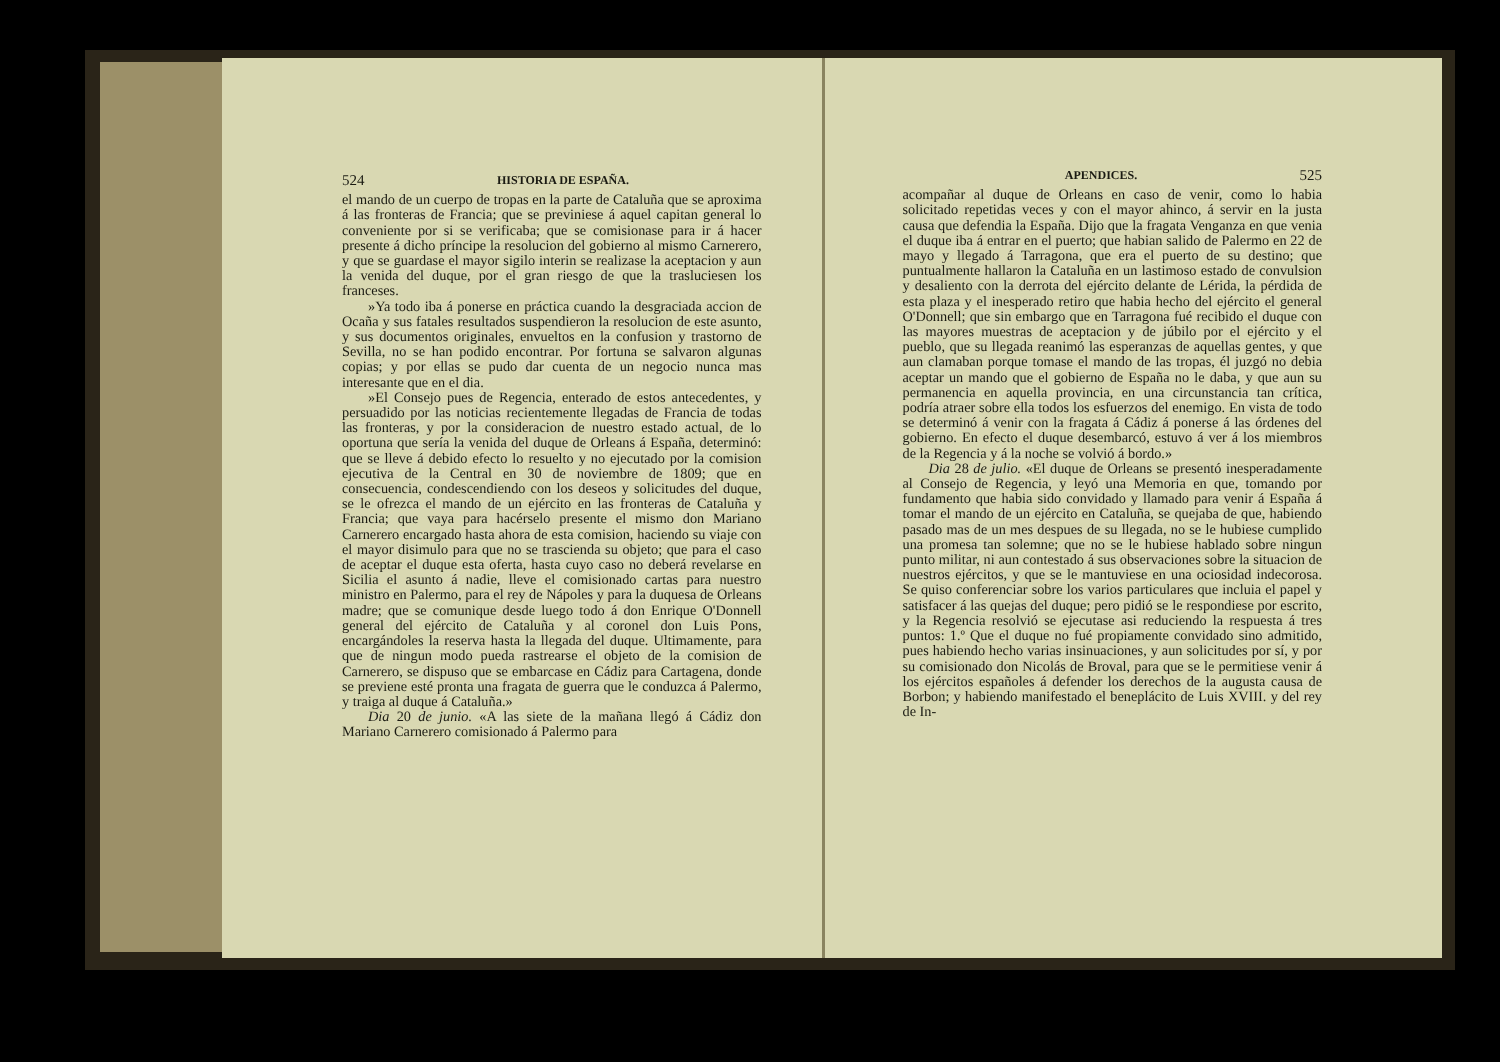524 HISTORIA DE ESPAÑA.
el mando de un cuerpo de tropas en la parte de Cataluña que se aproxima á las fronteras de Francia; que se previniese á aquel capitan general lo conveniente por si se verificaba; que se comisionase para ir á hacer presente á dicho príncipe la resolucion del gobierno al mismo Carnerero, y que se guardase el mayor sigilo interin se realizase la aceptacion y aun la venida del duque, por el gran riesgo de que la trasluciesen los franceses.
»Ya todo iba á ponerse en práctica cuando la desgraciada accion de Ocaña y sus fatales resultados suspendieron la resolucion de este asunto, y sus documentos originales, envueltos en la confusion y trastorno de Sevilla, no se han podido encontrar. Por fortuna se salvaron algunas copias; y por ellas se pudo dar cuenta de un negocio nunca mas interesante que en el dia.
»El Consejo pues de Regencia, enterado de estos antecedentes, y persuadido por las noticias recientemente llegadas de Francia de todas las fronteras, y por la consideracion de nuestro estado actual, de lo oportuna que sería la venida del duque de Orleans á España, determinó: que se lleve á debido efecto lo resuelto y no ejecutado por la comision ejecutiva de la Central en 30 de noviembre de 1809; que en consecuencia, condescendiendo con los deseos y solicitudes del duque, se le ofrezca el mando de un ejército en las fronteras de Cataluña y Francia; que vaya para hacérselo presente el mismo don Mariano Carnerero encargado hasta ahora de esta comision, haciendo su viaje con el mayor disimulo para que no se trascienda su objeto; que para el caso de aceptar el duque esta oferta, hasta cuyo caso no deberá revelarse en Sicilia el asunto á nadie, lleve el comisionado cartas para nuestro ministro en Palermo, para el rey de Nápoles y para la duquesa de Orleans madre; que se comunique desde luego todo á don Enrique O'Donnell general del ejército de Cataluña y al coronel don Luis Pons, encargándoles la reserva hasta la llegada del duque. Ultimamente, para que de ningun modo pueda rastrearse el objeto de la comision de Carnerero, se dispuso que se embarcase en Cádiz para Cartagena, donde se previene esté pronta una fragata de guerra que le conduzca á Palermo, y traiga al duque á Cataluña.»
Dia 20 de junio. «A las siete de la mañana llegó á Cádiz don Mariano Carnerero comisionado á Palermo para
APENDICES. 525
acompañar al duque de Orleans en caso de venir, como lo habia solicitado repetidas veces y con el mayor ahinco, á servir en la justa causa que defendia la España. Dijo que la fragata Venganza en que venia el duque iba á entrar en el puerto; que habian salido de Palermo en 22 de mayo y llegado á Tarragona, que era el puerto de su destino; que puntualmente hallaron la Cataluña en un lastimoso estado de convulsion y desaliento con la derrota del ejército delante de Lérida, la pérdida de esta plaza y el inesperado retiro que habia hecho del ejército el general O'Donnell; que sin embargo que en Tarragona fué recibido el duque con las mayores muestras de aceptacion y de júbilo por el ejército y el pueblo, que su llegada reanimó las esperanzas de aquellas gentes, y que aun clamaban porque tomase el mando de las tropas, él juzgó no debia aceptar un mando que el gobierno de España no le daba, y que aun su permanencia en aquella provincia, en una circunstancia tan crítica, podría atraer sobre ella todos los esfuerzos del enemigo. En vista de todo se determinó á venir con la fragata á Cádiz á ponerse á las órdenes del gobierno. En efecto el duque desembarcó, estuvo á ver á los miembros de la Regencia y á la noche se volvió á bordo.»
Dia 28 de julio. «El duque de Orleans se presentó inesperadamente al Consejo de Regencia, y leyó una Memoria en que, tomando por fundamento que habia sido convidado y llamado para venir á España á tomar el mando de un ejército en Cataluña, se quejaba de que, habiendo pasado mas de un mes despues de su llegada, no se le hubiese cumplido una promesa tan solemne; que no se le hubiese hablado sobre ningun punto militar, ni aun contestado á sus observaciones sobre la situacion de nuestros ejércitos, y que se le mantuviese en una ociosidad indecorosa. Se quiso conferenciar sobre los varios particulares que incluia el papel y satisfacer á las quejas del duque; pero pidió se le respondiese por escrito, y la Regencia resolvió se ejecutase asi reduciendo la respuesta á tres puntos: 1.º Que el duque no fué propiamente convidado sino admitido, pues habiendo hecho varias insinuaciones, y aun solicitudes por sí, y por su comisionado don Nicolás de Broval, para que se le permitiese venir á los ejércitos españoles á defender los derechos de la augusta causa de Borbon; y habiendo manifestado el beneplácito de Luis XVIII. y del rey de In-